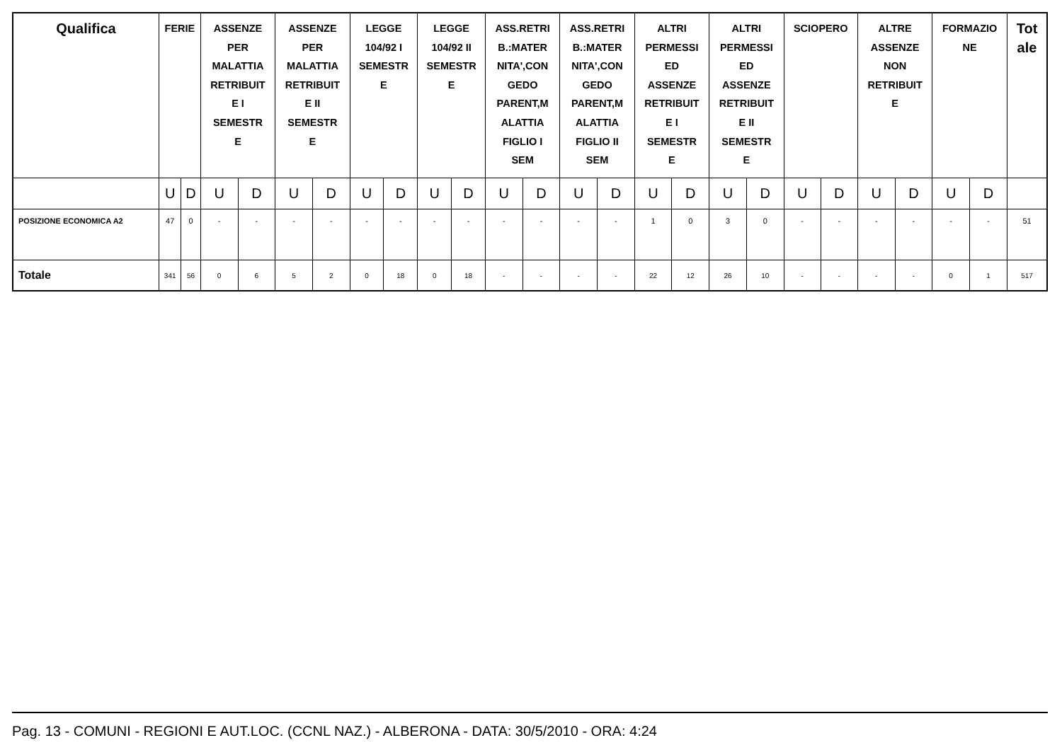| Qualifica | FERIE | | ASSENZE PER MALATTIA RETRIBUIT E I SEMESTR E | | ASSENZE PER MALATTIA RETRIBUIT E II SEMESTR E | | LEGGE 104/92 I SEMESTR E | | LEGGE 104/92 II SEMESTR E | | ASS.RETRI B.:MATER NITA',CON GEDO PARENT,M ALATTIA FIGLIO I SEM | | ASS.RETRI B.:MATER NITA',CON GEDO PARENT,M ALATTIA FIGLIO II SEM | | ALTRI PERMESSI ED ASSENZE RETRIBUIT E I SEMESTR E | | ALTRI PERMESSI ED ASSENZE RETRIBUIT E II SEMESTR E | | SCIOPERO | | ALTRE ASSENZE NON RETRIBUIT E | | FORMAZIO NE | | Tot ale |
| --- | --- | --- | --- | --- | --- | --- | --- | --- | --- | --- | --- | --- | --- | --- | --- | --- | --- | --- | --- | --- | --- | --- | --- | --- | --- |
| | U | D | U | D | U | D | U | D | U | D | U | D | U | D | U | D | U | D | U | D | U | D | U | D | |
| POSIZIONE ECONOMICA A2 | 47 | 0 | - | - | - | - | - | - | - | - | - | - | - | - | 1 | 0 | 3 | 0 | - | - | - | - | - | - | 51 |
| Totale | 341 | 56 | 0 | 6 | 5 | 2 | 0 | 18 | 0 | 18 | - | - | - | - | 22 | 12 | 26 | 10 | - | - | - | - | 0 | 1 | 517 |
Pag. 13 - COMUNI - REGIONI E AUT.LOC. (CCNL NAZ.) - ALBERONA - DATA: 30/5/2010 - ORA: 4:24